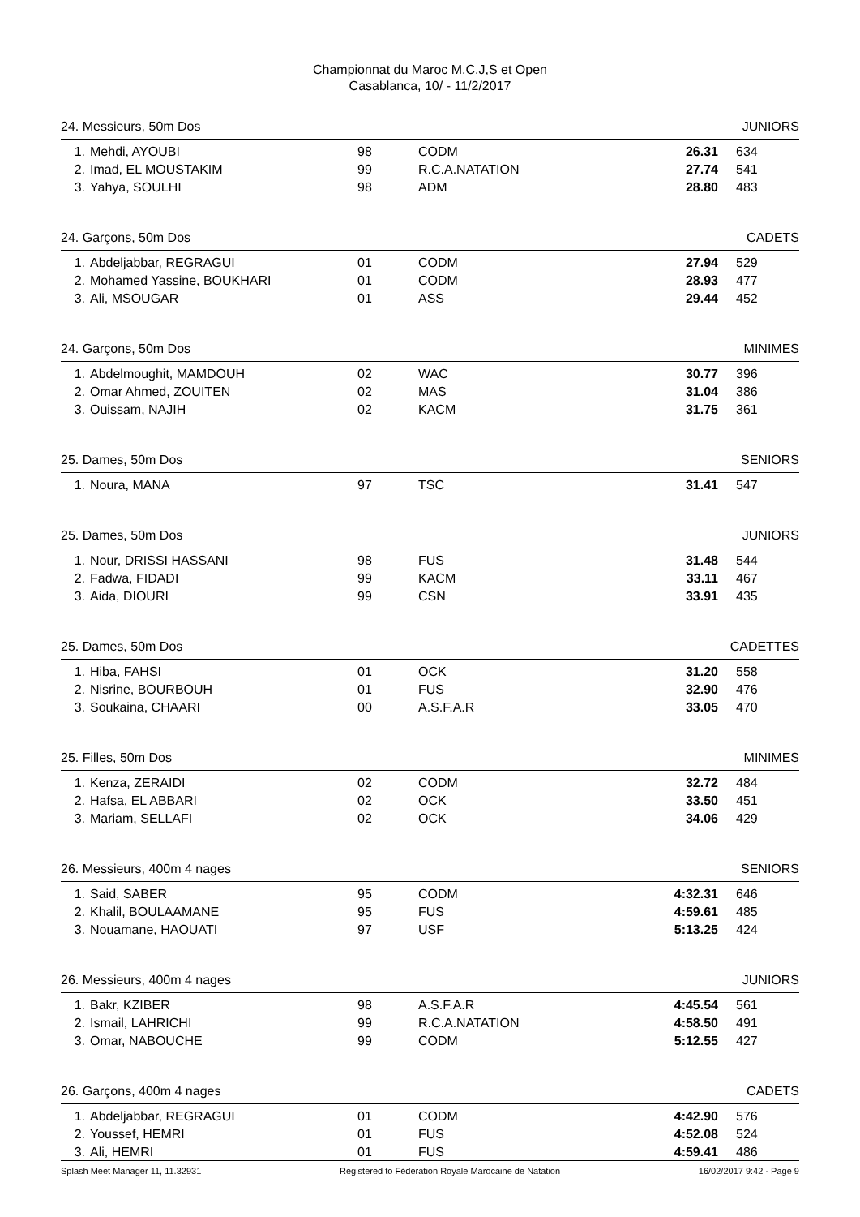Championnat du Maroc M,C,J,S et Open
Casablanca, 10/ - 11/2/2017
24. Messieurs, 50m Dos JUNIORS
| 1. | Mehdi, AYOUBI | 98 | CODM | 26.31 | 634 |
| 2. | Imad, EL MOUSTAKIM | 99 | R.C.A.NATATION | 27.74 | 541 |
| 3. | Yahya, SOULHI | 98 | ADM | 28.80 | 483 |
24. Garçons, 50m Dos CADETS
| 1. | Abdeljabbar, REGRAGUI | 01 | CODM | 27.94 | 529 |
| 2. | Mohamed Yassine, BOUKHARI | 01 | CODM | 28.93 | 477 |
| 3. | Ali, MSOUGAR | 01 | ASS | 29.44 | 452 |
24. Garçons, 50m Dos MINIMES
| 1. | Abdelmoughit, MAMDOUH | 02 | WAC | 30.77 | 396 |
| 2. | Omar Ahmed, ZOUITEN | 02 | MAS | 31.04 | 386 |
| 3. | Ouissam, NAJIH | 02 | KACM | 31.75 | 361 |
25. Dames, 50m Dos SENIORS
| 1. | Noura, MANA | 97 | TSC | 31.41 | 547 |
25. Dames, 50m Dos JUNIORS
| 1. | Nour, DRISSI HASSANI | 98 | FUS | 31.48 | 544 |
| 2. | Fadwa, FIDADI | 99 | KACM | 33.11 | 467 |
| 3. | Aida, DIOURI | 99 | CSN | 33.91 | 435 |
25. Dames, 50m Dos CADETTES
| 1. | Hiba, FAHSI | 01 | OCK | 31.20 | 558 |
| 2. | Nisrine, BOURBOUH | 01 | FUS | 32.90 | 476 |
| 3. | Soukaina, CHAARI | 00 | A.S.F.A.R | 33.05 | 470 |
25. Filles, 50m Dos MINIMES
| 1. | Kenza, ZERAIDI | 02 | CODM | 32.72 | 484 |
| 2. | Hafsa, EL ABBARI | 02 | OCK | 33.50 | 451 |
| 3. | Mariam, SELLAFI | 02 | OCK | 34.06 | 429 |
26. Messieurs, 400m 4 nages SENIORS
| 1. | Said, SABER | 95 | CODM | 4:32.31 | 646 |
| 2. | Khalil, BOULAAMANE | 95 | FUS | 4:59.61 | 485 |
| 3. | Nouamane, HAOUATI | 97 | USF | 5:13.25 | 424 |
26. Messieurs, 400m 4 nages JUNIORS
| 1. | Bakr, KZIBER | 98 | A.S.F.A.R | 4:45.54 | 561 |
| 2. | Ismail, LAHRICHI | 99 | R.C.A.NATATION | 4:58.50 | 491 |
| 3. | Omar, NABOUCHE | 99 | CODM | 5:12.55 | 427 |
26. Garçons, 400m 4 nages CADETS
| 1. | Abdeljabbar, REGRAGUI | 01 | CODM | 4:42.90 | 576 |
| 2. | Youssef, HEMRI | 01 | FUS | 4:52.08 | 524 |
| 3. | Ali, HEMRI | 01 | FUS | 4:59.41 | 486 |
Splash Meet Manager 11, 11.32931 Registered to Fédération Royale Marocaine de Natation 16/02/2017 9:42 - Page 9